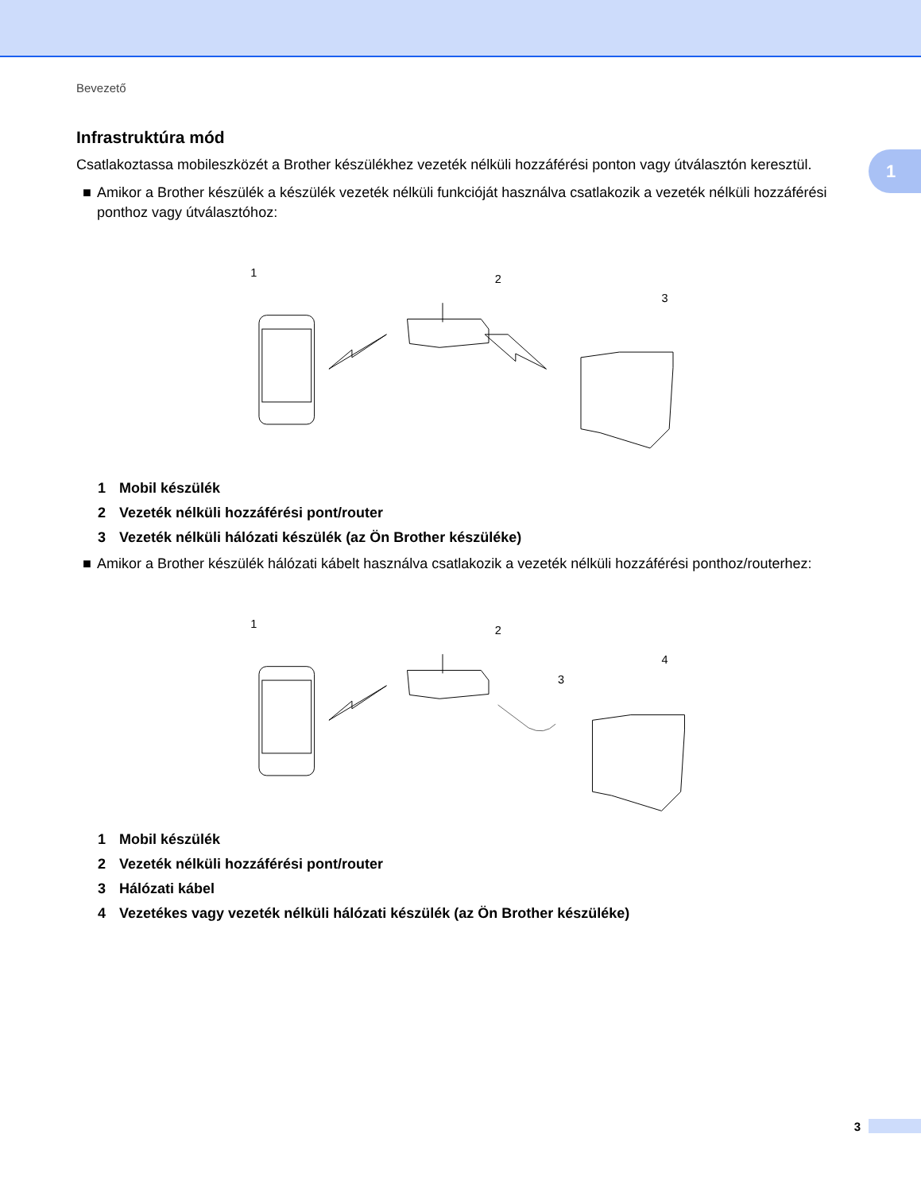Bevezető
1
Infrastruktúra mód
Csatlakoztassa mobileszközét a Brother készülékhez vezeték nélküli hozzáférési ponton vagy útválasztón keresztül.
■ Amikor a Brother készülék a készülék vezeték nélküli funkcióját használva csatlakozik a vezeték nélküli hozzáférési ponthoz vagy útválasztóhoz:
1
2
3
1 Mobil készülék
2 Vezeték nélküli hozzáférési pont/router
3 Vezeték nélküli hálózati készülék (az Ön Brother készüléke)
■ Amikor a Brother készülék hálózati kábelt használva csatlakozik a vezeték nélküli hozzáférési ponthoz/routerhez:
1
2
3
4
1 Mobil készülék
2 Vezeték nélküli hozzáférési pont/router
3 Hálózati kábel
4 Vezetékes vagy vezeték nélküli hálózati készülék (az Ön Brother készüléke)
3